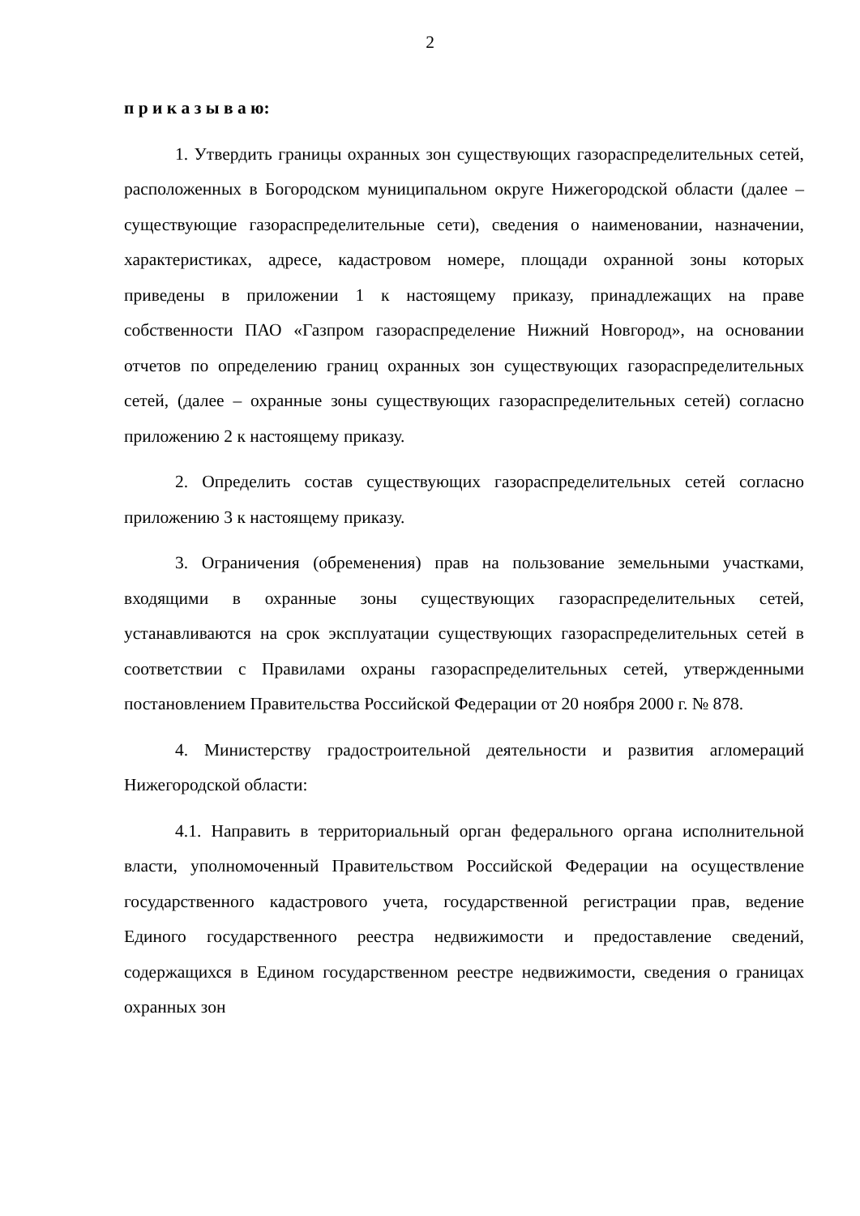2
п р и к а з ы в а ю:
1. Утвердить границы охранных зон существующих газораспределительных сетей, расположенных в Богородском муниципальном округе Нижегородской области (далее – существующие газораспределительные сети), сведения о наименовании, назначении, характеристиках, адресе, кадастровом номере, площади охранной зоны которых приведены в приложении 1 к настоящему приказу, принадлежащих на праве собственности ПАО «Газпром газораспределение Нижний Новгород», на основании отчетов по определению границ охранных зон существующих газораспределительных сетей, (далее – охранные зоны существующих газораспределительных сетей) согласно приложению 2 к настоящему приказу.
2. Определить состав существующих газораспределительных сетей согласно приложению 3 к настоящему приказу.
3. Ограничения (обременения) прав на пользование земельными участками, входящими в охранные зоны существующих газораспределительных сетей, устанавливаются на срок эксплуатации существующих газораспределительных сетей в соответствии с Правилами охраны газораспределительных сетей, утвержденными постановлением Правительства Российской Федерации от 20 ноября 2000 г. № 878.
4. Министерству градостроительной деятельности и развития агломераций Нижегородской области:
4.1. Направить в территориальный орган федерального органа исполнительной власти, уполномоченный Правительством Российской Федерации на осуществление государственного кадастрового учета, государственной регистрации прав, ведение Единого государственного реестра недвижимости и предоставление сведений, содержащихся в Едином государственном реестре недвижимости, сведения о границах охранных зон